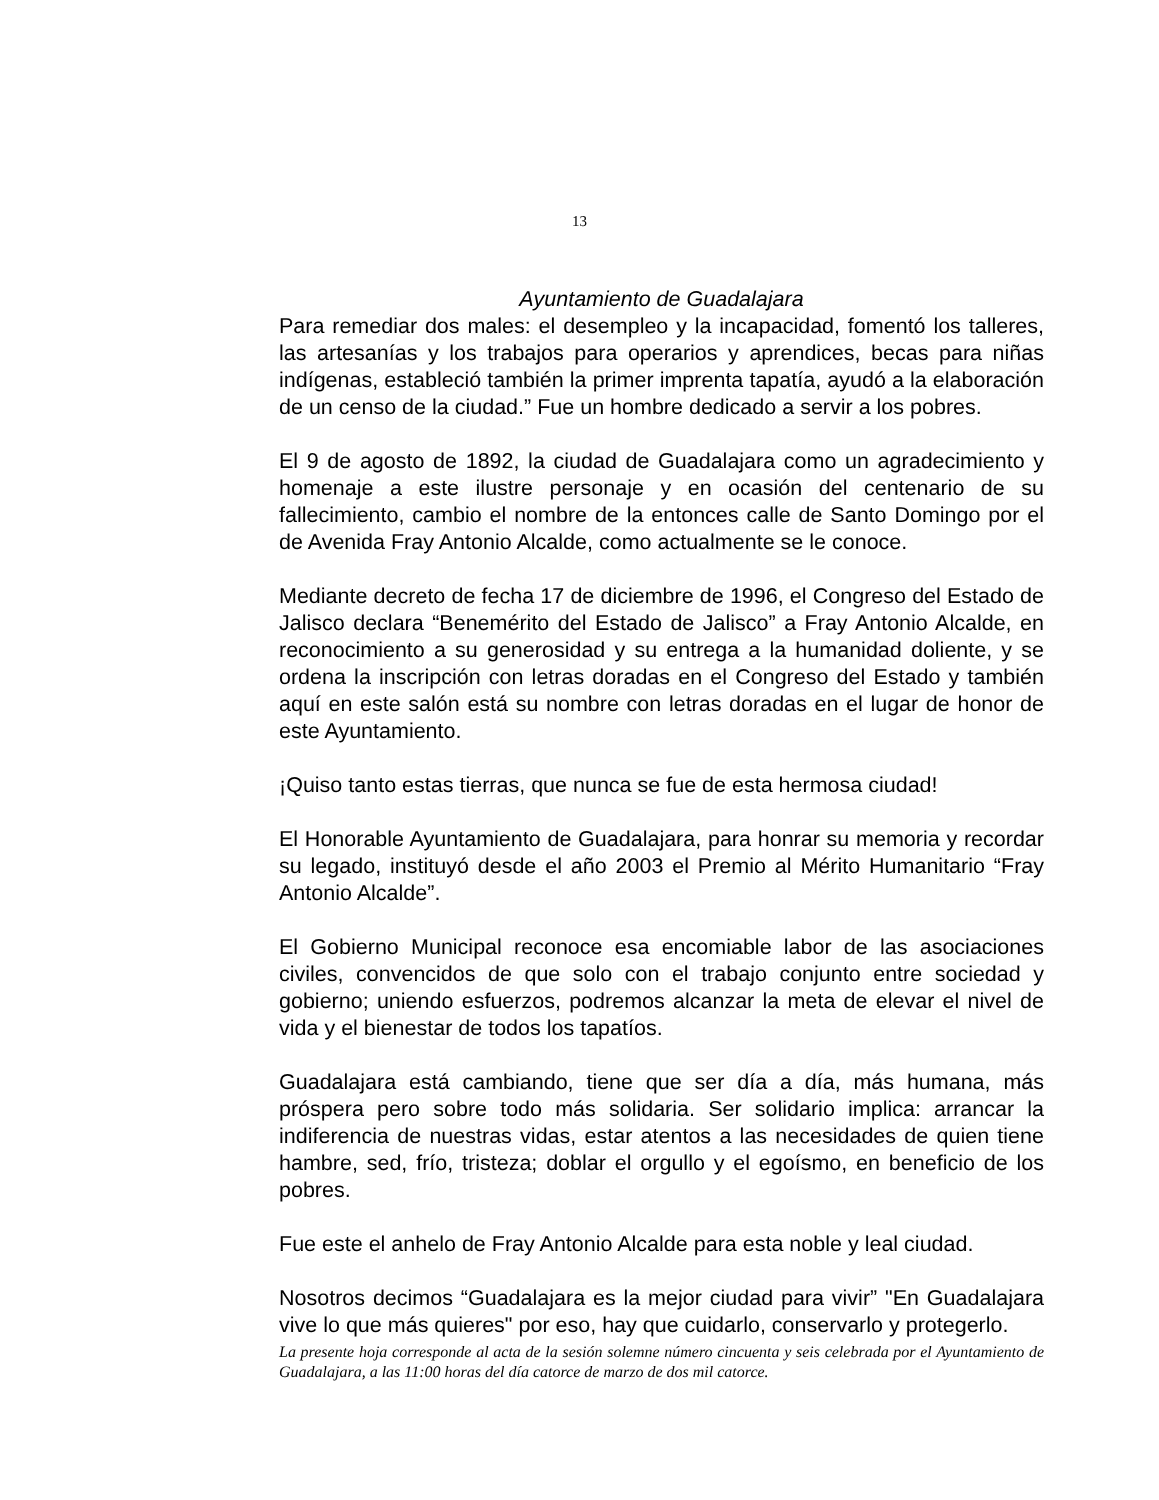13
Ayuntamiento de Guadalajara
Para remediar dos males: el desempleo y la incapacidad, fomentó los talleres, las artesanías y los trabajos para operarios y aprendices, becas para niñas indígenas, estableció también la primer imprenta tapatía, ayudó a la elaboración de un censo de la ciudad.” Fue un hombre dedicado a servir a los pobres.
El 9 de agosto de 1892, la ciudad de Guadalajara como un agradecimiento y homenaje a este ilustre personaje y en ocasión del centenario de su fallecimiento, cambio el nombre de la entonces calle de Santo Domingo por el de Avenida Fray Antonio Alcalde, como actualmente se le conoce.
Mediante decreto de fecha 17 de diciembre de 1996, el Congreso del Estado de Jalisco declara “Benemérito del Estado de Jalisco” a Fray Antonio Alcalde, en reconocimiento a su generosidad y su entrega a la humanidad doliente, y se ordena la inscripción con letras doradas en el Congreso del Estado y también aquí en este salón está su nombre con letras doradas en el lugar de honor de este Ayuntamiento.
¡Quiso tanto estas tierras, que nunca se fue de esta hermosa ciudad!
El Honorable Ayuntamiento de Guadalajara, para honrar su memoria y recordar su legado, instituyó desde el año 2003 el Premio al Mérito Humanitario “Fray Antonio Alcalde”.
El Gobierno Municipal reconoce esa encomiable labor de las asociaciones civiles, convencidos de que solo con el trabajo conjunto entre sociedad y gobierno; uniendo esfuerzos, podremos alcanzar la meta de elevar el nivel de vida y el bienestar de todos los tapatíos.
Guadalajara está cambiando, tiene que ser día a día, más humana, más próspera pero sobre todo más solidaria. Ser solidario implica: arrancar la indiferencia de nuestras vidas, estar atentos a las necesidades de quien tiene hambre, sed, frío, tristeza; doblar el orgullo y el egoísmo, en beneficio de los pobres.
Fue este el anhelo de Fray Antonio Alcalde para esta noble y leal ciudad.
Nosotros decimos “Guadalajara es la mejor ciudad para vivir” "En Guadalajara vive lo que más quieres" por eso, hay que cuidarlo, conservarlo y protegerlo.
La presente hoja corresponde al acta de la sesión solemne número cincuenta y seis celebrada por el Ayuntamiento de Guadalajara, a las 11:00 horas del día catorce de marzo de dos mil catorce.